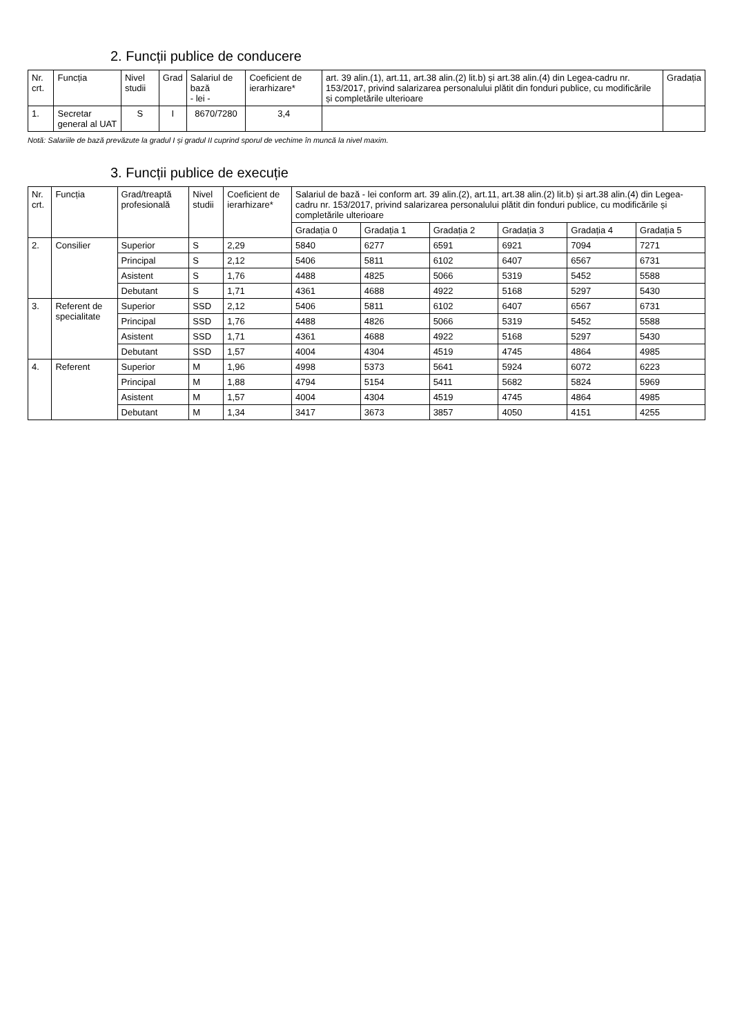2. Funcții publice de conducere
| Nr. crt. | Funcția | Nivel studii | Grad | Salariul de bază - lei - | Coeficient de ierarhizare* | art. 39 alin.(1), art.11, art.38 alin.(2) lit.b) și art.38 alin.(4) din Legea-cadru nr. 153/2017, privind salarizarea personalului plătit din fonduri publice, cu modificările și completările ulterioare | Gradația |
| --- | --- | --- | --- | --- | --- | --- | --- |
| 1. | Secretar general al UAT | S | I | 8670/7280 | 3,4 | | |
Notă: Salariile de bază prevăzute la gradul I și gradul II cuprind sporul de vechime în muncă la nivel maxim.
3. Funcții publice de execuție
| Nr. crt. | Funcția | Grad/treaptă profesională | Nivel studii | Coeficient de ierarhizare* | Salariul de bază - lei conform art. 39 alin.(2), art.11, art.38 alin.(2) lit.b) și art.38 alin.(4) din Legea-cadru nr. 153/2017, privind salarizarea personalului plătit din fonduri publice, cu modificările și completările ulterioare | | | | | |
| --- | --- | --- | --- | --- | --- | --- | --- | --- | --- | --- |
| | | | | | Gradația 0 | Gradația 1 | Gradația 2 | Gradația 3 | Gradația 4 | Gradația 5 |
| 2. | Consilier | Superior | S | 2,29 | 5840 | 6277 | 6591 | 6921 | 7094 | 7271 |
| | | Principal | S | 2,12 | 5406 | 5811 | 6102 | 6407 | 6567 | 6731 |
| | | Asistent | S | 1,76 | 4488 | 4825 | 5066 | 5319 | 5452 | 5588 |
| | | Debutant | S | 1,71 | 4361 | 4688 | 4922 | 5168 | 5297 | 5430 |
| 3. | Referent de specialitate | Superior | SSD | 2,12 | 5406 | 5811 | 6102 | 6407 | 6567 | 6731 |
| | | Principal | SSD | 1,76 | 4488 | 4826 | 5066 | 5319 | 5452 | 5588 |
| | | Asistent | SSD | 1,71 | 4361 | 4688 | 4922 | 5168 | 5297 | 5430 |
| | | Debutant | SSD | 1,57 | 4004 | 4304 | 4519 | 4745 | 4864 | 4985 |
| 4. | Referent | Superior | M | 1,96 | 4998 | 5373 | 5641 | 5924 | 6072 | 6223 |
| | | Principal | M | 1,88 | 4794 | 5154 | 5411 | 5682 | 5824 | 5969 |
| | | Asistent | M | 1,57 | 4004 | 4304 | 4519 | 4745 | 4864 | 4985 |
| | | Debutant | M | 1,34 | 3417 | 3673 | 3857 | 4050 | 4151 | 4255 |